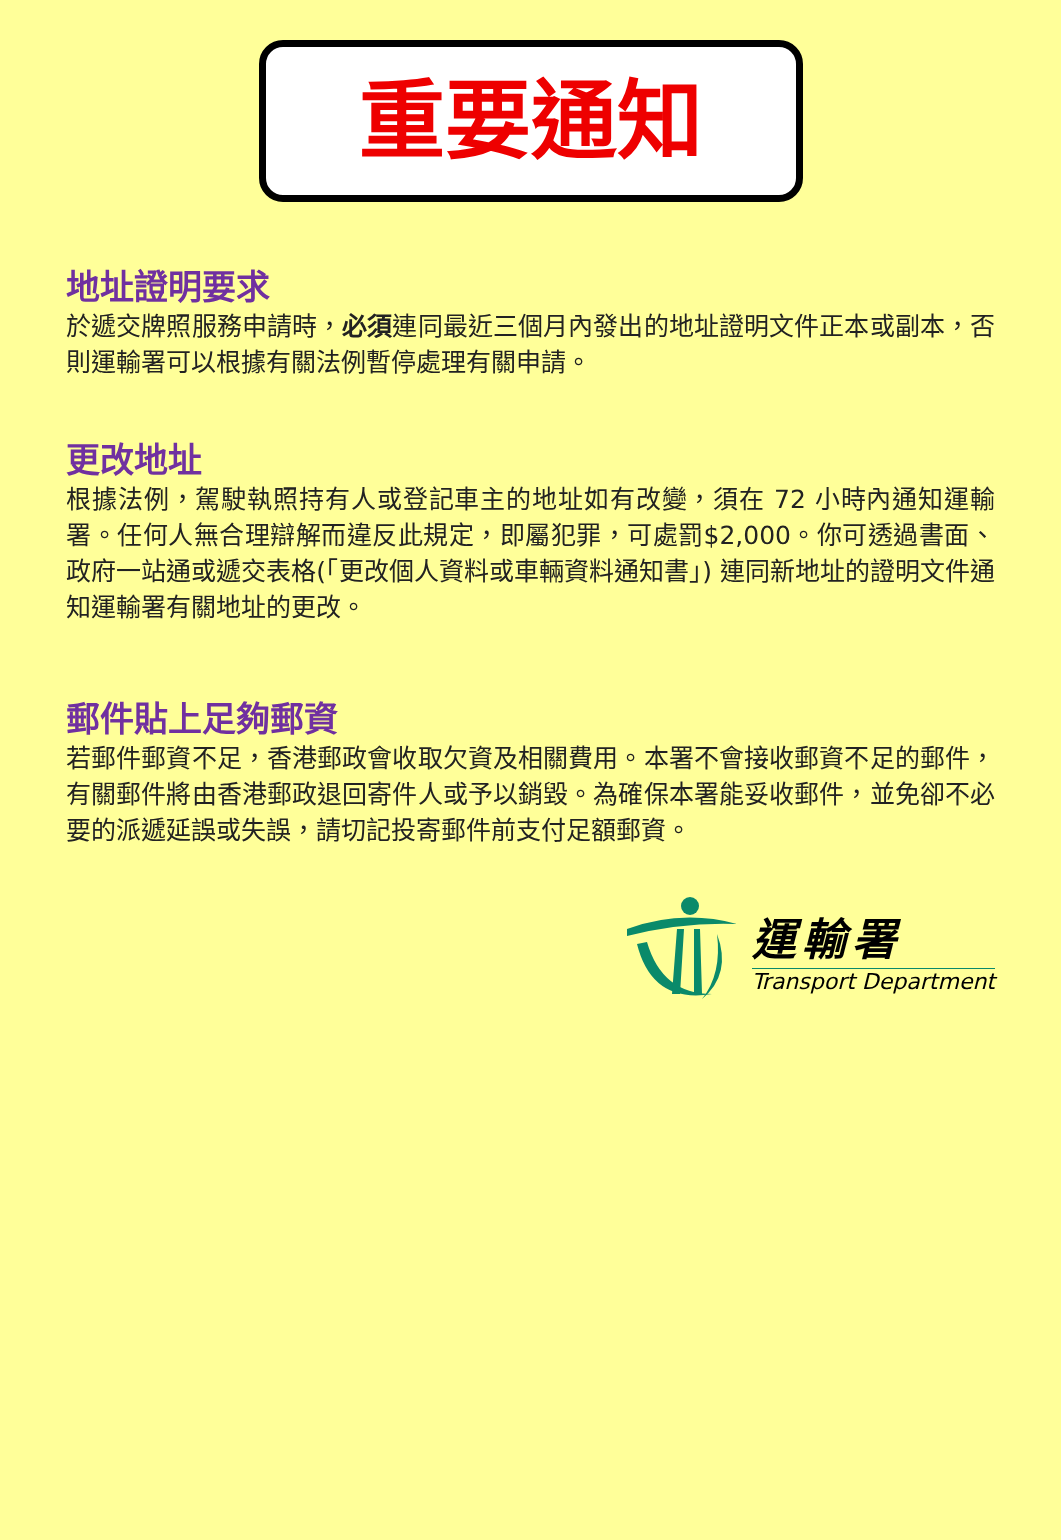重要通知
地址證明要求
於遞交牌照服務申請時，必須連同最近三個月內發出的地址證明文件正本或副本，否則運輸署可以根據有關法例暫停處理有關申請。
更改地址
根據法例，駕駛執照持有人或登記車主的地址如有改變，須在 72 小時內通知運輸署。任何人無合理辯解而違反此規定，即屬犯罪，可處罰$2,000。你可透過書面、政府一站通或遞交表格(「更改個人資料或車輛資料通知書」) 連同新地址的證明文件通知運輸署有關地址的更改。
郵件貼上足夠郵資
若郵件郵資不足，香港郵政會收取欠資及相關費用。本署不會接收郵資不足的郵件，有關郵件將由香港郵政退回寄件人或予以銷毀。為確保本署能妥收郵件，並免卻不必要的派遞延誤或失誤，請切記投寄郵件前支付足額郵資。
運輸署
Transport Department